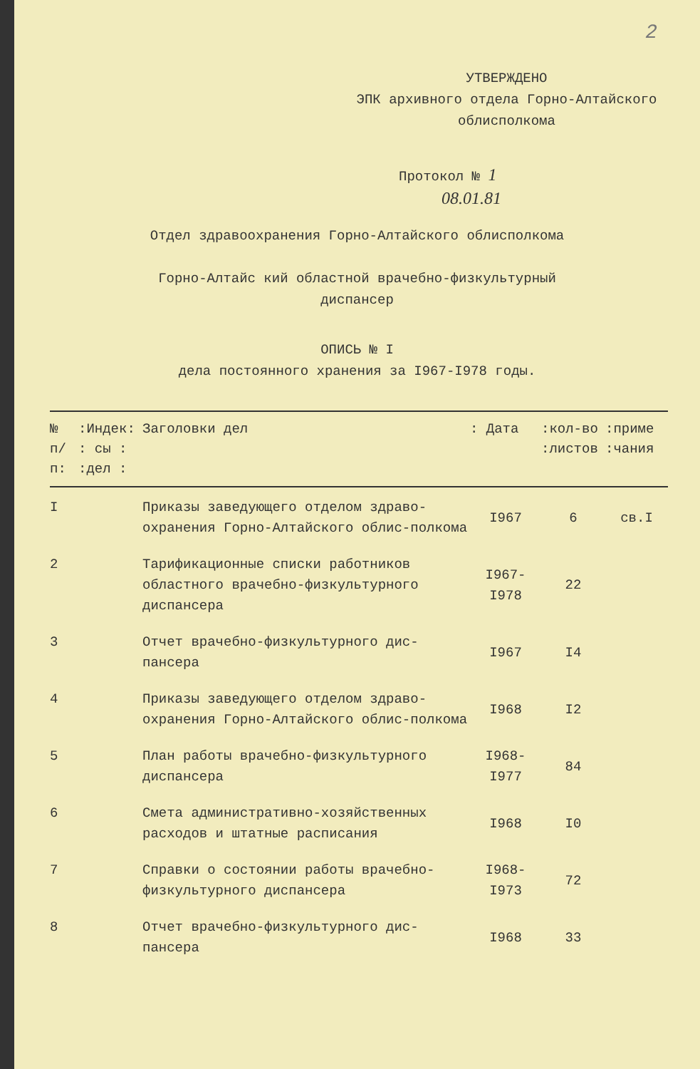2
УТВЕРЖДЕНО
ЭПК архивного отдела Горно-Алтайского
облисполкома
Протокол № 1
08.01.81
Отдел здравоохранения Горно-Алтайского облисполкома
Горно-Алтайс кий областной врачебно-физкультурный
диспансер
ОПИСЬ № I
дела постоянного хранения за I967-I978 годы.
| № п/п: | :Индек: : сы : :дел : | Заголовки дел | : Дата | :кол-во :листов | :приме :чания |
| --- | --- | --- | --- | --- | --- |
| I | | Приказы заведующего отделом здраво-охранения Горно-Алтайского облис-полкома | I967 | 6 | св.I |
| 2 | | Тарификационные списки работников областного врачебно-физкультурного диспансера | I967-I978 | 22 | |
| 3 | | Отчет врачебно-физкультурного дис-пансера | I967 | I4 | |
| 4 | | Приказы заведующего отделом здраво-охранения Горно-Алтайского облис-полкома | I968 | I2 | |
| 5 | | План работы врачебно-физкультурного диспансера | I968-I977 | 84 | |
| 6 | | Смета административно-хозяйственных расходов и штатные расписания | I968 | I0 | |
| 7 | | Справки о состоянии работы врачебно-физкультурного диспансера | I968-I973 | 72 | |
| 8 | | Отчет врачебно-физкультурного дис-пансера | I968 | 33 | |